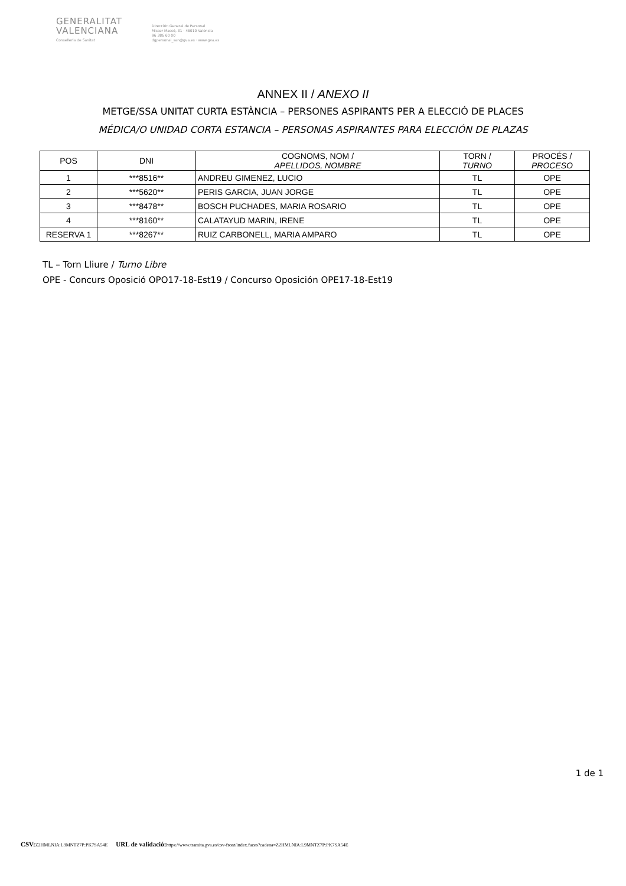GENERALITAT
VALENCIANA
Conselleria de Sanitat
Dirección General de Personal
Misser Mascó, 31 · 46010 València
96 386 60 00
dgpersonal_san@gva.es · www.gva.es
ANNEX II / ANEXO II
METGE/SSA UNITAT CURTA ESTÀNCIA – PERSONES ASPIRANTS PER A ELECCIÓ DE PLACES
MÉDICA/O UNIDAD CORTA ESTANCIA – PERSONAS ASPIRANTES PARA ELECCIÓN DE PLAZAS
| POS | DNI | COGNOMS, NOM / APELLIDOS, NOMBRE | TORN / TURNO | PROCÉS / PROCESO |
| --- | --- | --- | --- | --- |
| 1 | ***8516** | ANDREU GIMENEZ, LUCIO | TL | OPE |
| 2 | ***5620** | PERIS GARCIA, JUAN JORGE | TL | OPE |
| 3 | ***8478** | BOSCH PUCHADES, MARIA ROSARIO | TL | OPE |
| 4 | ***8160** | CALATAYUD MARIN, IRENE | TL | OPE |
| RESERVA 1 | ***8267** | RUIZ CARBONELL, MARIA AMPARO | TL | OPE |
TL – Torn Lliure / Turno Libre
OPE - Concurs Oposició OPO17-18-Est19 / Concurso Oposición OPE17-18-Est19
1 de 1
CSV: Z2HMLNIA:L9MNTZ7P:PK7SA54E URL de validació: https://www.tramita.gva.es/csv-front/index.faces?cadena=Z2HMLNIA:L9MNTZ7P:PK7SA54E